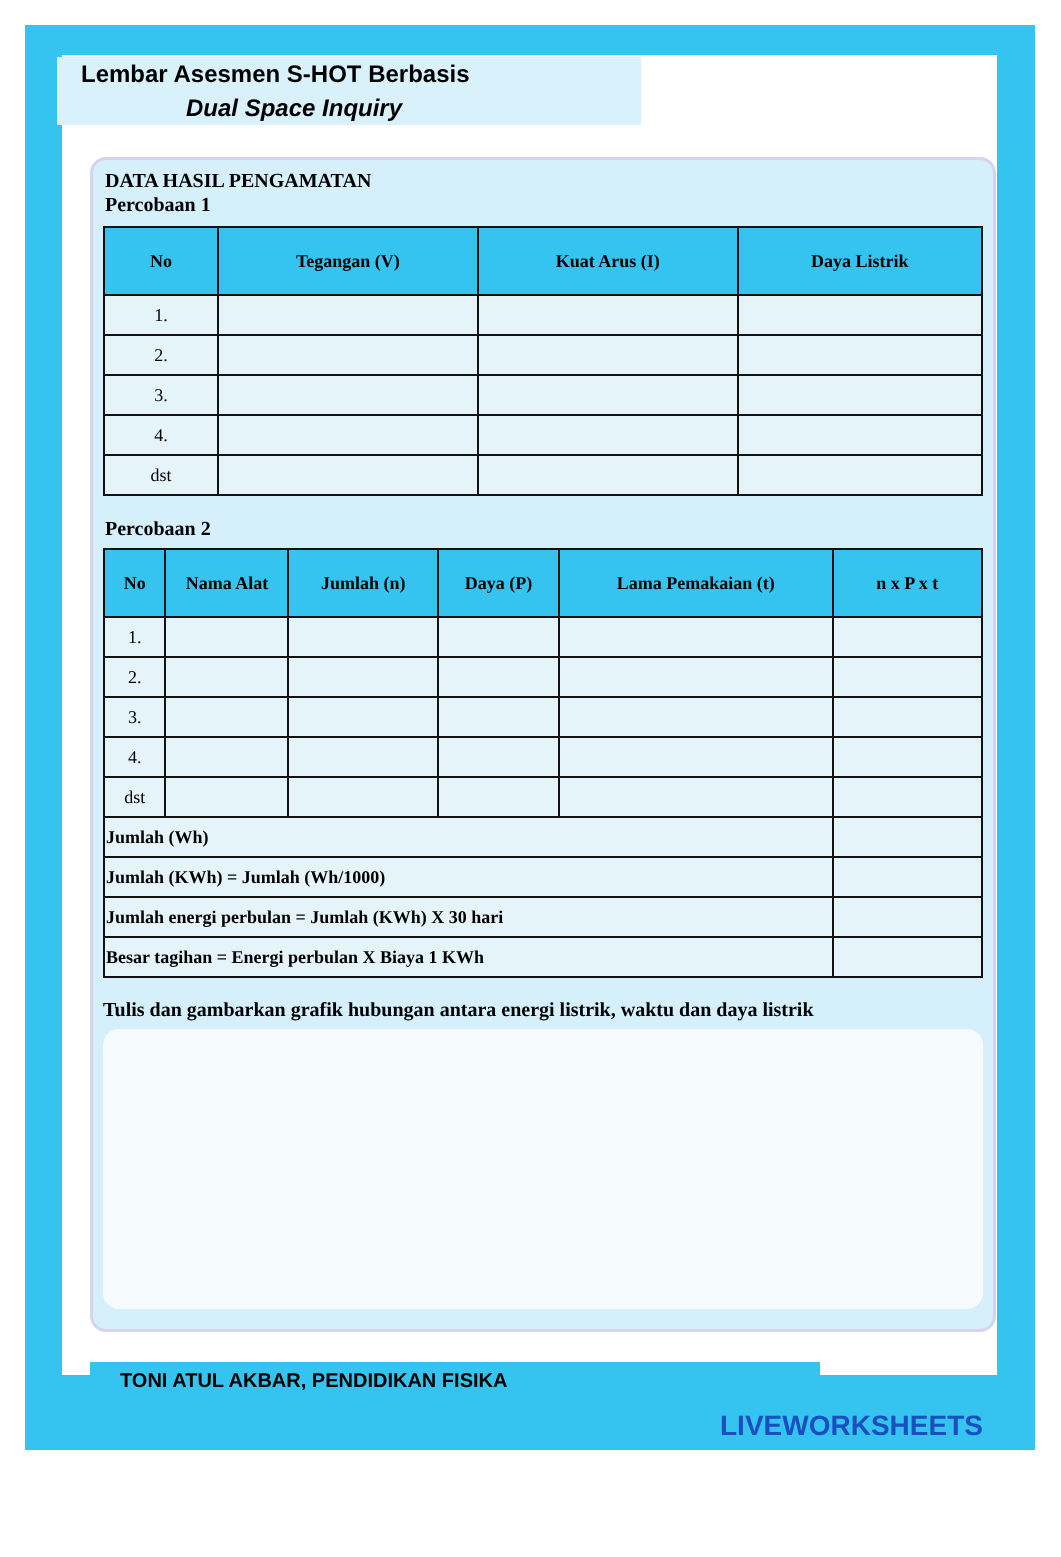Lembar Asesmen S-HOT Berbasis
Dual Space Inquiry
DATA HASIL PENGAMATAN
Percobaan 1
| No | Tegangan (V) | Kuat Arus (I) | Daya Listrik |
| --- | --- | --- | --- |
| 1. | | | |
| 2. | | | |
| 3. | | | |
| 4. | | | |
| dst | | | |
Percobaan 2
| No | Nama Alat | Jumlah (n) | Daya (P) | Lama Pemakaian (t) | n x P x t |
| --- | --- | --- | --- | --- | --- |
| 1. | | | | | |
| 2. | | | | | |
| 3. | | | | | |
| 4. | | | | | |
| dst | | | | | |
| Jumlah (Wh) | | | | | |
| Jumlah (KWh) = Jumlah (Wh/1000) | | | | | |
| Jumlah energi perbulan = Jumlah (KWh) X 30 hari | | | | | |
| Besar tagihan = Energi perbulan X Biaya 1 KWh | | | | | |
Tulis dan gambarkan grafik hubungan antara energi listrik, waktu dan daya listrik
TONI ATUL AKBAR, PENDIDIKAN FISIKA
LIVEWORKSHEETS